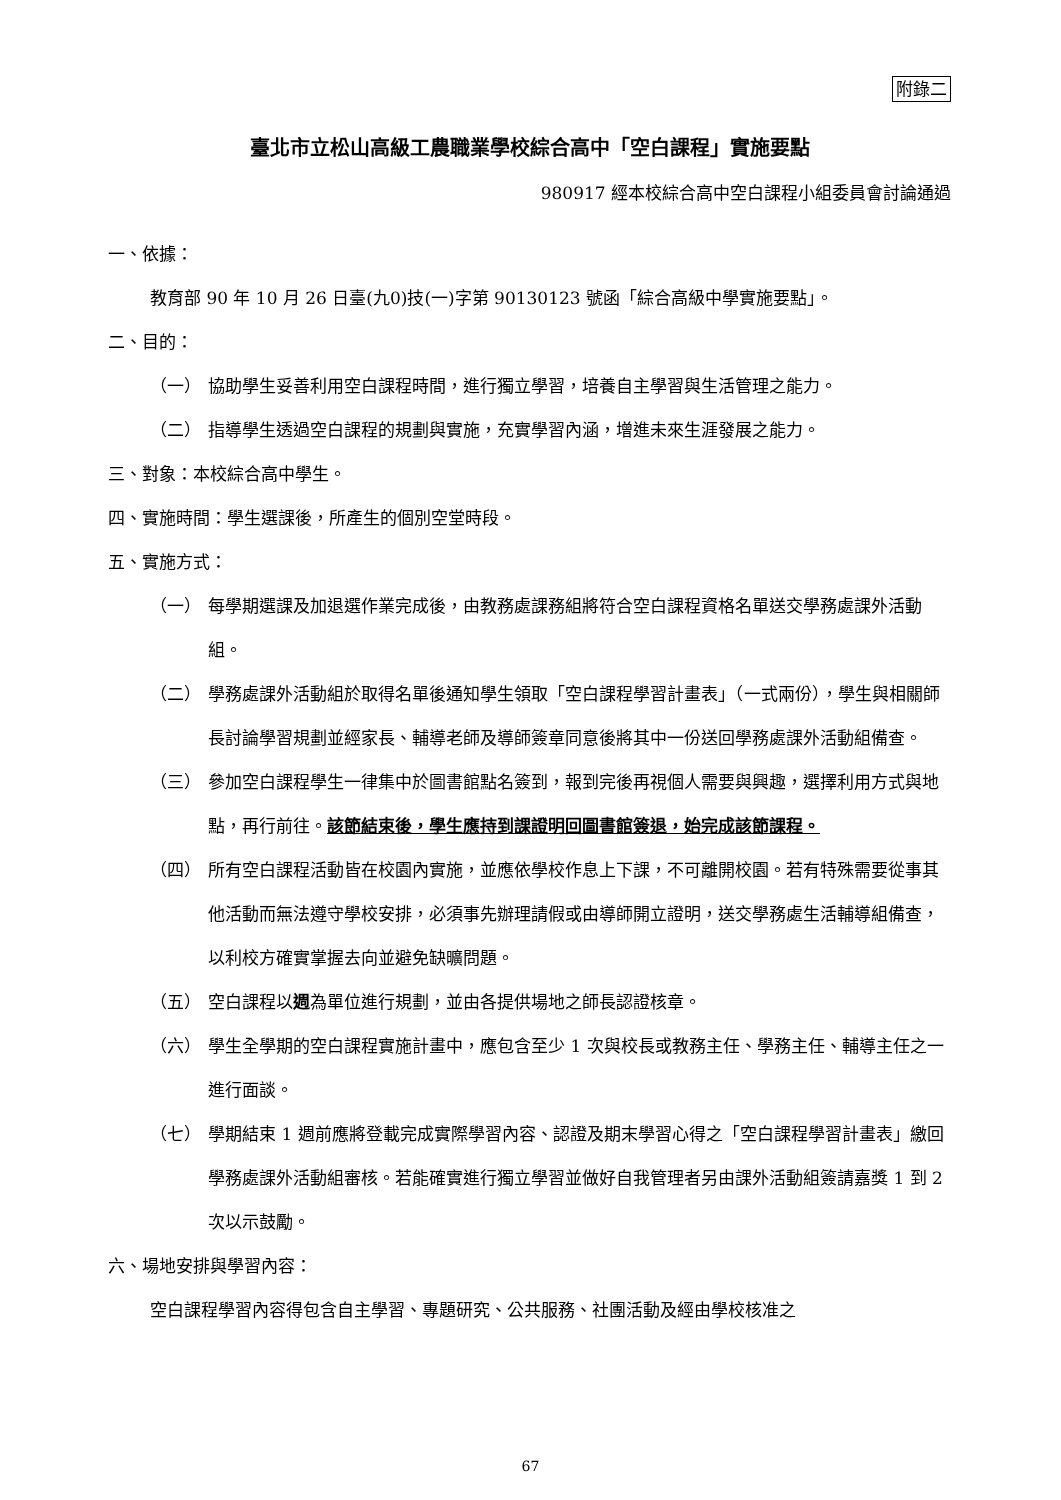附錄二
臺北市立松山高級工農職業學校綜合高中「空白課程」實施要點
980917 經本校綜合高中空白課程小組委員會討論通過
一、依據：
教育部 90 年 10 月 26 日臺(九0)技(一)字第 90130123 號函「綜合高級中學實施要點」。
二、目的：
（一） 協助學生妥善利用空白課程時間，進行獨立學習，培養自主學習與生活管理之能力。
（二） 指導學生透過空白課程的規劃與實施，充實學習內涵，增進未來生涯發展之能力。
三、對象：本校綜合高中學生。
四、實施時間：學生選課後，所產生的個別空堂時段。
五、實施方式：
（一） 每學期選課及加退選作業完成後，由教務處課務組將符合空白課程資格名單送交學務處課外活動組。
（二） 學務處課外活動組於取得名單後通知學生領取「空白課程學習計畫表」（一式兩份），學生與相關師長討論學習規劃並經家長、輔導老師及導師簽章同意後將其中一份送回學務處課外活動組備查。
（三） 參加空白課程學生一律集中於圖書館點名簽到，報到完後再視個人需要與興趣，選擇利用方式與地點，再行前往。該節結束後，學生應持到課證明回圖書館簽退，始完成該節課程。
（四） 所有空白課程活動皆在校園內實施，並應依學校作息上下課，不可離開校園。若有特殊需要從事其他活動而無法遵守學校安排，必須事先辦理請假或由導師開立證明，送交學務處生活輔導組備查，以利校方確實掌握去向並避免缺曠問題。
（五） 空白課程以週為單位進行規劃，並由各提供場地之師長認證核章。
（六） 學生全學期的空白課程實施計畫中，應包含至少 1 次與校長或教務主任、學務主任、輔導主任之一進行面談。
（七） 學期結束 1 週前應將登載完成實際學習內容、認證及期末學習心得之「空白課程學習計畫表」繳回學務處課外活動組審核。若能確實進行獨立學習並做好自我管理者另由課外活動組簽請嘉獎 1 到 2 次以示鼓勵。
六、場地安排與學習內容：
空白課程學習內容得包含自主學習、專題研究、公共服務、社團活動及經由學校核准之
67